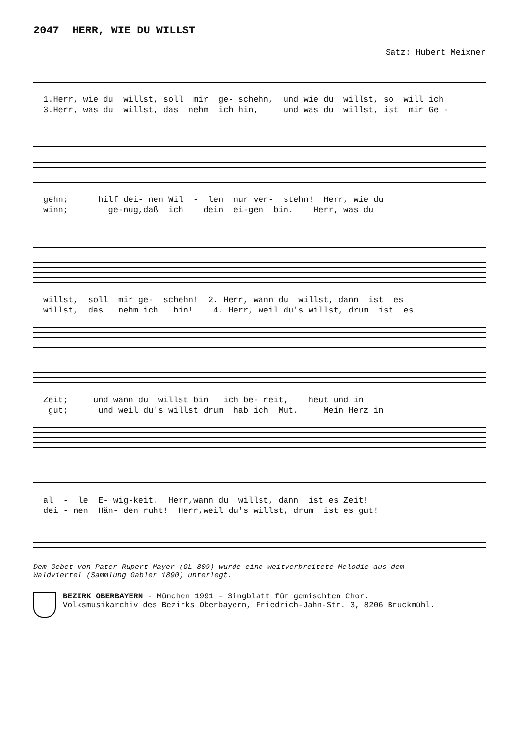2047 HERR, WIE DU WILLST
Satz: Hubert Meixner
1.Herr, wie du willst, soll mir ge- schehn, und wie du willst, so will ich 3.Herr, was du willst, das nehm ich hin, und was du willst, ist mir Ge -
gehn; hilf dei- nen Wil - len nur ver- stehn! Herr, wie du winn; ge-nug,daß ich dein ei-gen bin. Herr, was du
willst, soll mir ge- schehn! 2. Herr, wann du willst, dann ist es willst, das nehm ich hin! 4. Herr, weil du's willst, drum ist es
Zeit; und wann du willst bin ich be- reit, heut und in gut; und weil du's willst drum hab ich Mut. Mein Herz in
al - le E- wig-keit. Herr,wann du willst, dann ist es Zeit! dei - nen Hän- den ruht! Herr,weil du's willst, drum ist es gut!
Dem Gebet von Pater Rupert Mayer (GL 809) wurde eine weitverbreitete Melodie aus dem
Waldviertel (Sammlung Gabler 1890) unterlegt.
BEZIRK OBERBAYERN - München 1991 - Singblatt für gemischten Chor.
Volksmusikarchiv des Bezirks Oberbayern, Friedrich-Jahn-Str. 3, 8206 Bruckmühl.